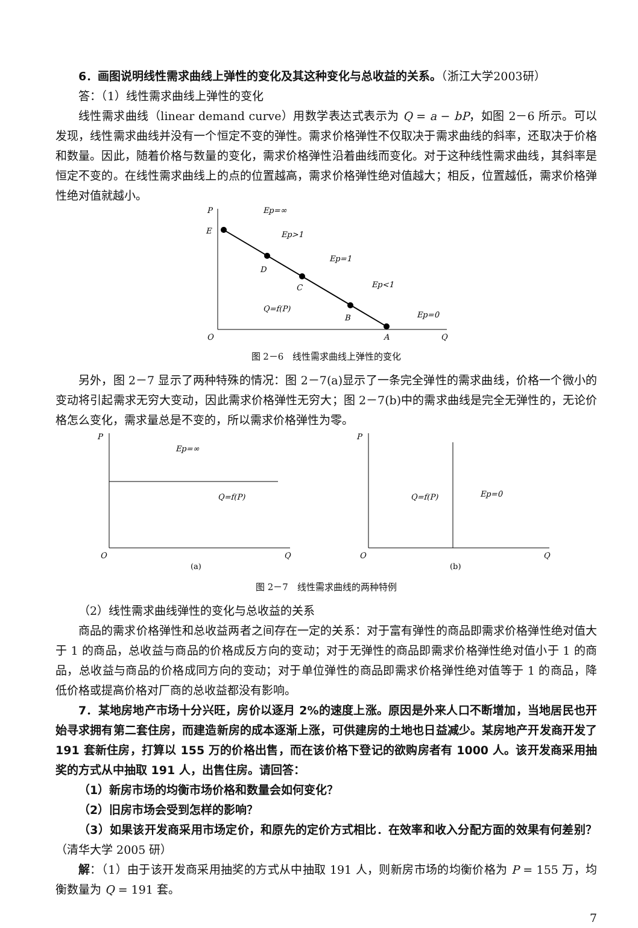6．画图说明线性需求曲线上弹性的变化及其这种变化与总收益的关系。（浙江大学2003研）
答：（1）线性需求曲线上弹性的变化
线性需求曲线（linear demand curve）用数学表达式表示为 Q = a − bP，如图 2－6 所示。可以发现，线性需求曲线并没有一个恒定不变的弹性。需求价格弹性不仅取决于需求曲线的斜率，还取决于价格和数量。因此，随着价格与数量的变化，需求价格弹性沿着曲线而变化。对于这种线性需求曲线，其斜率是恒定不变的。在线性需求曲线上的点的位置越高，需求价格弹性绝对值越大；相反，位置越低，需求价格弹性绝对值就越小。
P
E
D
C
B
Q=f(P)
A
O
Q
Ep=∞
Ep>1
Ep=1
Ep<1
Ep=0
图 2－6　线性需求曲线上弹性的变化
另外，图 2－7 显示了两种特殊的情况：图 2－7(a)显示了一条完全弹性的需求曲线，价格一个微小的变动将引起需求无穷大变动，因此需求价格弹性无穷大；图 2－7(b)中的需求曲线是完全无弹性的，无论价格怎么变化，需求量总是不变的，所以需求价格弹性为零。
P
Ep=∞
Q=f(P)
O
Q
(a)
P
Q=f(P)
Ep=0
O
Q
(b)
图 2－7　线性需求曲线的两种特例
（2）线性需求曲线弹性的变化与总收益的关系
商品的需求价格弹性和总收益两者之间存在一定的关系：对于富有弹性的商品即需求价格弹性绝对值大于 1 的商品，总收益与商品的价格成反方向的变动；对于无弹性的商品即需求价格弹性绝对值小于 1 的商品，总收益与商品的价格成同方向的变动；对于单位弹性的商品即需求价格弹性绝对值等于 1 的商品，降低价格或提高价格对厂商的总收益都没有影响。
7．某地房地产市场十分兴旺，房价以逐月 2%的速度上涨。原因是外来人口不断增加，当地居民也开始寻求拥有第二套住房，而建造新房的成本逐渐上涨，可供建房的土地也日益减少。某房地产开发商开发了 191 套新住房，打算以 155 万的价格出售，而在该价格下登记的欲购房者有 1000 人。该开发商采用抽奖的方式从中抽取 191 人，出售住房。请回答：
（1）新房市场的均衡市场价格和数量会如何变化？
（2）旧房市场会受到怎样的影响？
（3）如果该开发商采用市场定价，和原先的定价方式相比．在效率和收入分配方面的效果有何差别？（清华大学 2005 研）
解：（1）由于该开发商采用抽奖的方式从中抽取 191 人，则新房市场的均衡价格为 P = 155 万，均衡数量为 Q = 191 套。
7